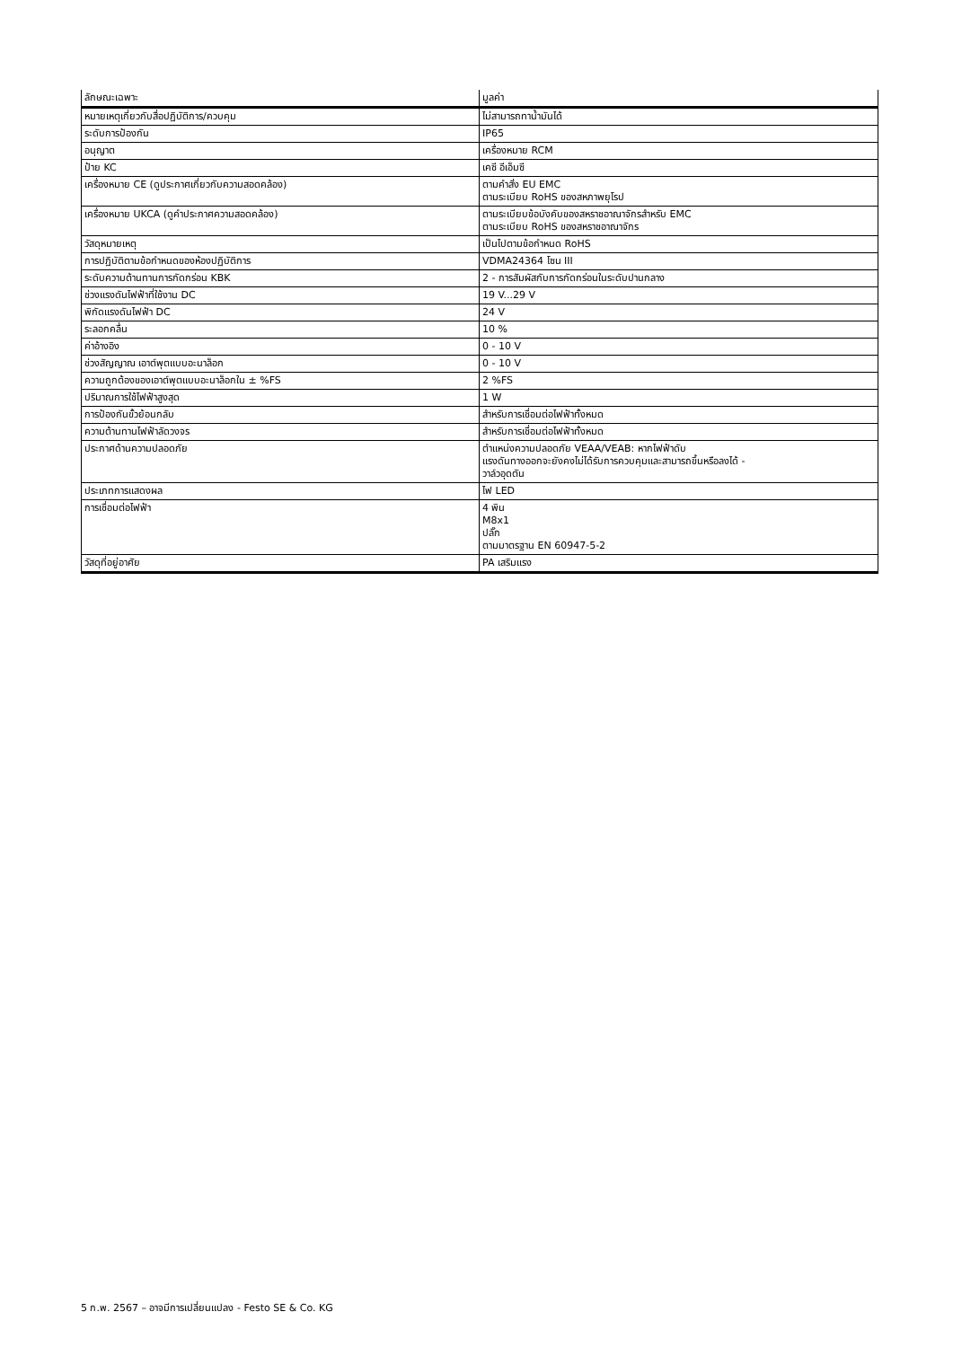| ลักษณะเฉพาะ | มูลค่า |
| --- | --- |
| หมายเหตุเกี่ยวกับสื่อปฏิบัติการ/ควบคุม | ไม่สามารถทาน้ำมันได้ |
| ระดับการป้องกัน | IP65 |
| อนุญาต | เครื่องหมาย RCM |
| ป้าย KC | เคซี อีเอ็มซี |
| เครื่องหมาย CE (ดูประกาศเกี่ยวกับความสอดคล้อง) | ตามคำสั่ง EU EMC ตามระเบียบ RoHS ของสหภาพยุโรป |
| เครื่องหมาย UKCA (ดูคำประกาศความสอดคล้อง) | ตามระเบียบข้อบังคับของสหราชอาณาจักรสำหรับ EMC ตามระเบียบ RoHS ของสหราชอาณาจักร |
| วัสดุหมายเหตุ | เป็นไปตามข้อกำหนด RoHS |
| การปฏิบัติตามข้อกำหนดของห้องปฏิบัติการ | VDMA24364 โซน III |
| ระดับความต้านทานการกัดกร่อน KBK | 2 - การสัมผัสกับการกัดกร่อนในระดับปานกลาง |
| ช่วงแรงดันไฟฟ้าที่ใช้งาน DC | 19 V...29 V |
| พิกัดแรงดันไฟฟ้า DC | 24 V |
| ระลอกคลื่น | 10 % |
| ค่าอ้างอิง | 0 - 10 V |
| ช่วงสัญญาณ เอาต์พุตแบบอะนาล็อก | 0 - 10 V |
| ความถูกต้องของเอาต์พุตแบบอะนาล็อกใน ± %FS | 2 %FS |
| ปริมาณการใช้ไฟฟ้าสูงสุด | 1 W |
| การป้องกันขั้วย้อนกลับ | สำหรับการเชื่อมต่อไฟฟ้าทั้งหมด |
| ความต้านทานไฟฟ้าลัดวงจร | สำหรับการเชื่อมต่อไฟฟ้าทั้งหมด |
| ประกาศด้านความปลอดภัย | ตำแหน่งความปลอดภัย VEAA/VEAB: หากไฟฟ้าดับ แรงดันทางออกจะยังคงไม่ได้รับการควบคุมและสามารถขึ้นหรือลงได้ - วาล์วอุดตัน |
| ประเภทการแสดงผล | ไฟ LED |
| การเชื่อมต่อไฟฟ้า | 4 พิน M8x1 ปลั๊ก ตามมาตรฐาน EN 60947-5-2 |
| วัสดุที่อยู่อาศัย | PA เสริมแรง |
5 ก.พ. 2567 – อาจมีการเปลี่ยนแปลง - Festo SE & Co. KG